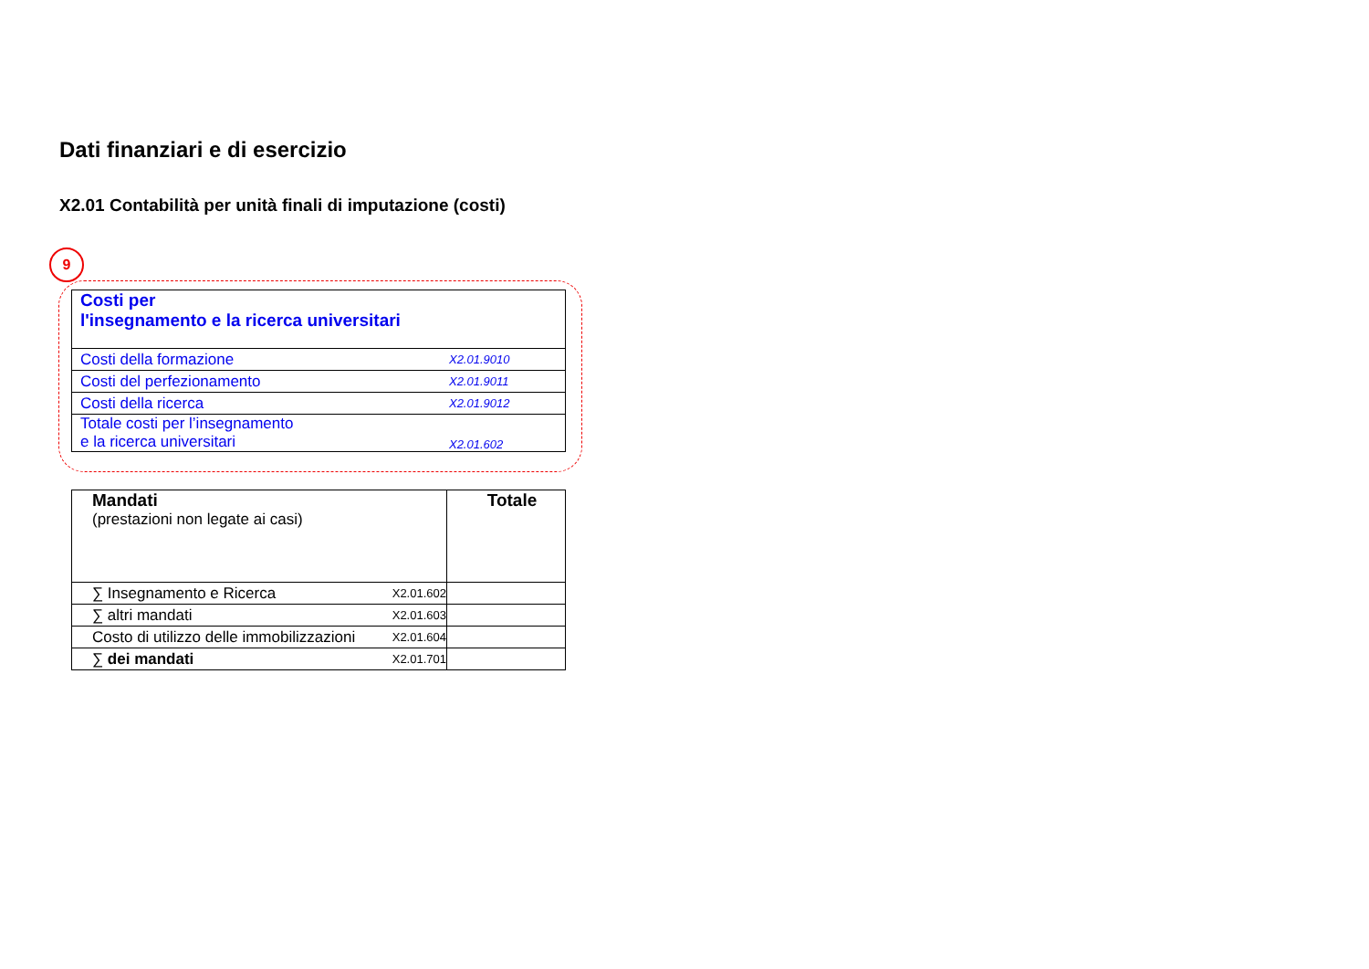Dati finanziari e di esercizio
X2.01 Contabilità per unità finali di imputazione (costi)
9
| Costi per l'insegnamento e la ricerca universitari | |
| Costi della formazione | X2.01.9010 |
| Costi del perfezionamento | X2.01.9011 |
| Costi della ricerca | X2.01.9012 |
| Totale costi per l’insegnamento e la ricerca universitari | X2.01.602 |
| Mandati (prestazioni non legate ai casi) | | Totale |
| ∑ Insegnamento e Ricerca | X2.01.602 | |
| ∑ altri mandati | X2.01.603 | |
| Costo di utilizzo delle immobilizzazioni | X2.01.604 | |
| ∑ dei mandati | X2.01.701 | |